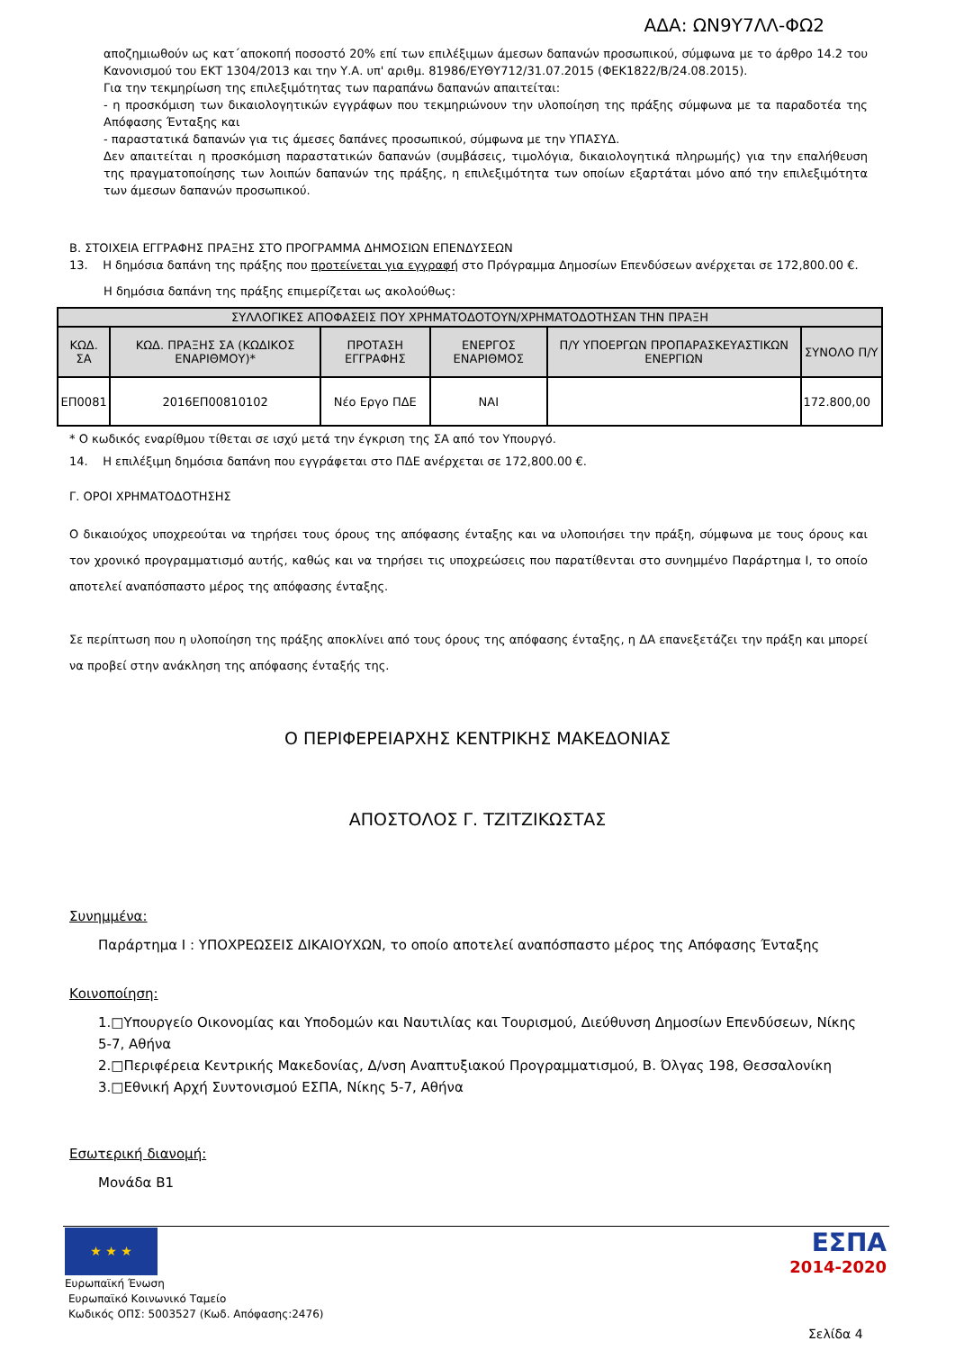ΑΔΑ: ΩΝ9Υ7ΛΛ-ΦΩ2
αποζημιωθούν ως κατ΄αποκοπή ποσοστό 20% επί των επιλέξιμων άμεσων δαπανών προσωπικού, σύμφωνα με το άρθρο 14.2 του Κανονισμού του ΕΚΤ 1304/2013 και την Υ.Α. υπ' αριθμ. 81986/ΕΥΘΥ712/31.07.2015 (ΦΕΚ1822/Β/24.08.2015).
Για την τεκμηρίωση της επιλεξιμότητας των παραπάνω δαπανών απαιτείται:
- η προσκόμιση των δικαιολογητικών εγγράφων που τεκμηριώνουν την υλοποίηση της πράξης σύμφωνα με τα παραδοτέα της Απόφασης Ένταξης και
- παραστατικά δαπανών για τις άμεσες δαπάνες προσωπικού, σύμφωνα με την ΥΠΑΣΥΔ.
Δεν απαιτείται η προσκόμιση παραστατικών δαπανών (συμβάσεις, τιμολόγια, δικαιολογητικά πληρωμής) για την επαλήθευση της πραγματοποίησης των λοιπών δαπανών της πράξης, η επιλεξιμότητα των οποίων εξαρτάται μόνο από την επιλεξιμότητα των άμεσων δαπανών προσωπικού.
Β. ΣΤΟΙΧΕΙΑ ΕΓΓΡΑΦΗΣ ΠΡΑΞΗΣ ΣΤΟ ΠΡΟΓΡΑΜΜΑ ΔΗΜΟΣΙΩΝ ΕΠΕΝΔΥΣΕΩΝ
13. Η δημόσια δαπάνη της πράξης που προτείνεται για εγγραφή στο Πρόγραμμα Δημοσίων Επενδύσεων ανέρχεται σε 172,800.00 €.
Η δημόσια δαπάνη της πράξης επιμερίζεται ως ακολούθως:
| ΣΥΛΛΟΓΙΚΕΣ ΑΠΟΦΑΣΕΙΣ ΠΟΥ ΧΡΗΜΑΤΟΔΟΤΟΥΝ/ΧΡΗΜΑΤΟΔΟΤΗΣΑΝ ΤΗΝ ΠΡΑΞΗ | | | | | |
| --- | --- | --- | --- | --- | --- |
| ΚΩΔ. ΣΑ | ΚΩΔ. ΠΡΑΞΗΣ ΣΑ (ΚΩΔΙΚΟΣ ΕΝΑΡΙΘΜΟΥ)* | ΠΡΟΤΑΣΗ ΕΓΓΡΑΦΗΣ | ΕΝΕΡΓΟΣ ΕΝΑΡΙΘΜΟΣ | Π/Υ ΥΠΟΕΡΓΩΝ ΠΡΟΠΑΡΑΣΚΕΥΑΣΤΙΚΩΝ ΕΝΕΡΓΙΩΝ | ΣΥΝΟΛΟ Π/Υ |
| ΕΠ0081 | 2016ΕΠ00810102 | Νέο Εργο ΠΔΕ | ΝΑΙ | | 172.800,00 |
* Ο κωδικός εναρίθμου τίθεται σε ισχύ μετά την έγκριση της ΣΑ από τον Υπουργό.
14. Η επιλέξιμη δημόσια δαπάνη που εγγράφεται στο ΠΔΕ ανέρχεται σε 172,800.00 €.
Γ. ΟΡΟΙ ΧΡΗΜΑΤΟΔΟΤΗΣΗΣ
Ο δικαιούχος υποχρεούται να τηρήσει τους όρους της απόφασης ένταξης και να υλοποιήσει την πράξη, σύμφωνα με τους όρους και τον χρονικό προγραμματισμό αυτής, καθώς και να τηρήσει τις υποχρεώσεις που παρατίθενται στο συνημμένο Παράρτημα Ι, το οποίο αποτελεί αναπόσπαστο μέρος της απόφασης ένταξης.
Σε περίπτωση που η υλοποίηση της πράξης αποκλίνει από τους όρους της απόφασης ένταξης, η ΔΑ επανεξετάζει την πράξη και μπορεί να προβεί στην ανάκληση της απόφασης ένταξής της.
Ο ΠΕΡΙΦΕΡΕΙΑΡΧΗΣ ΚΕΝΤΡΙΚΗΣ ΜΑΚΕΔΟΝΙΑΣ
ΑΠΟΣΤΟΛΟΣ Γ. ΤΖΙΤΖΙΚΩΣΤΑΣ
Συνημμένα:
Παράρτημα Ι : ΥΠΟΧΡΕΩΣΕΙΣ ΔΙΚΑΙΟΥΧΩΝ, το οποίο αποτελεί αναπόσπαστο μέρος της Απόφασης Ένταξης
Κοινοποίηση:
1.□Υπουργείο Οικονομίας και Υποδομών και Ναυτιλίας και Τουρισμού, Διεύθυνση Δημοσίων Επενδύσεων, Νίκης 5-7, Αθήνα
2.□Περιφέρεια Κεντρικής Μακεδονίας, Δ/νση Αναπτυξιακού Προγραμματισμού, Β. Όλγας 198, Θεσσαλονίκη
3.□Εθνική Αρχή Συντονισμού ΕΣΠΑ, Νίκης 5-7, Αθήνα
Εσωτερική διανομή:
Μονάδα Β1
★ ★ ★
ΕΣΠΑ
2014-2020
Ευρωπαϊκή Ένωση
Ευρωπαϊκό Κοινωνικό Ταμείο
Κωδικός ΟΠΣ: 5003527 (Κωδ. Απόφασης:2476)
Σελίδα 4